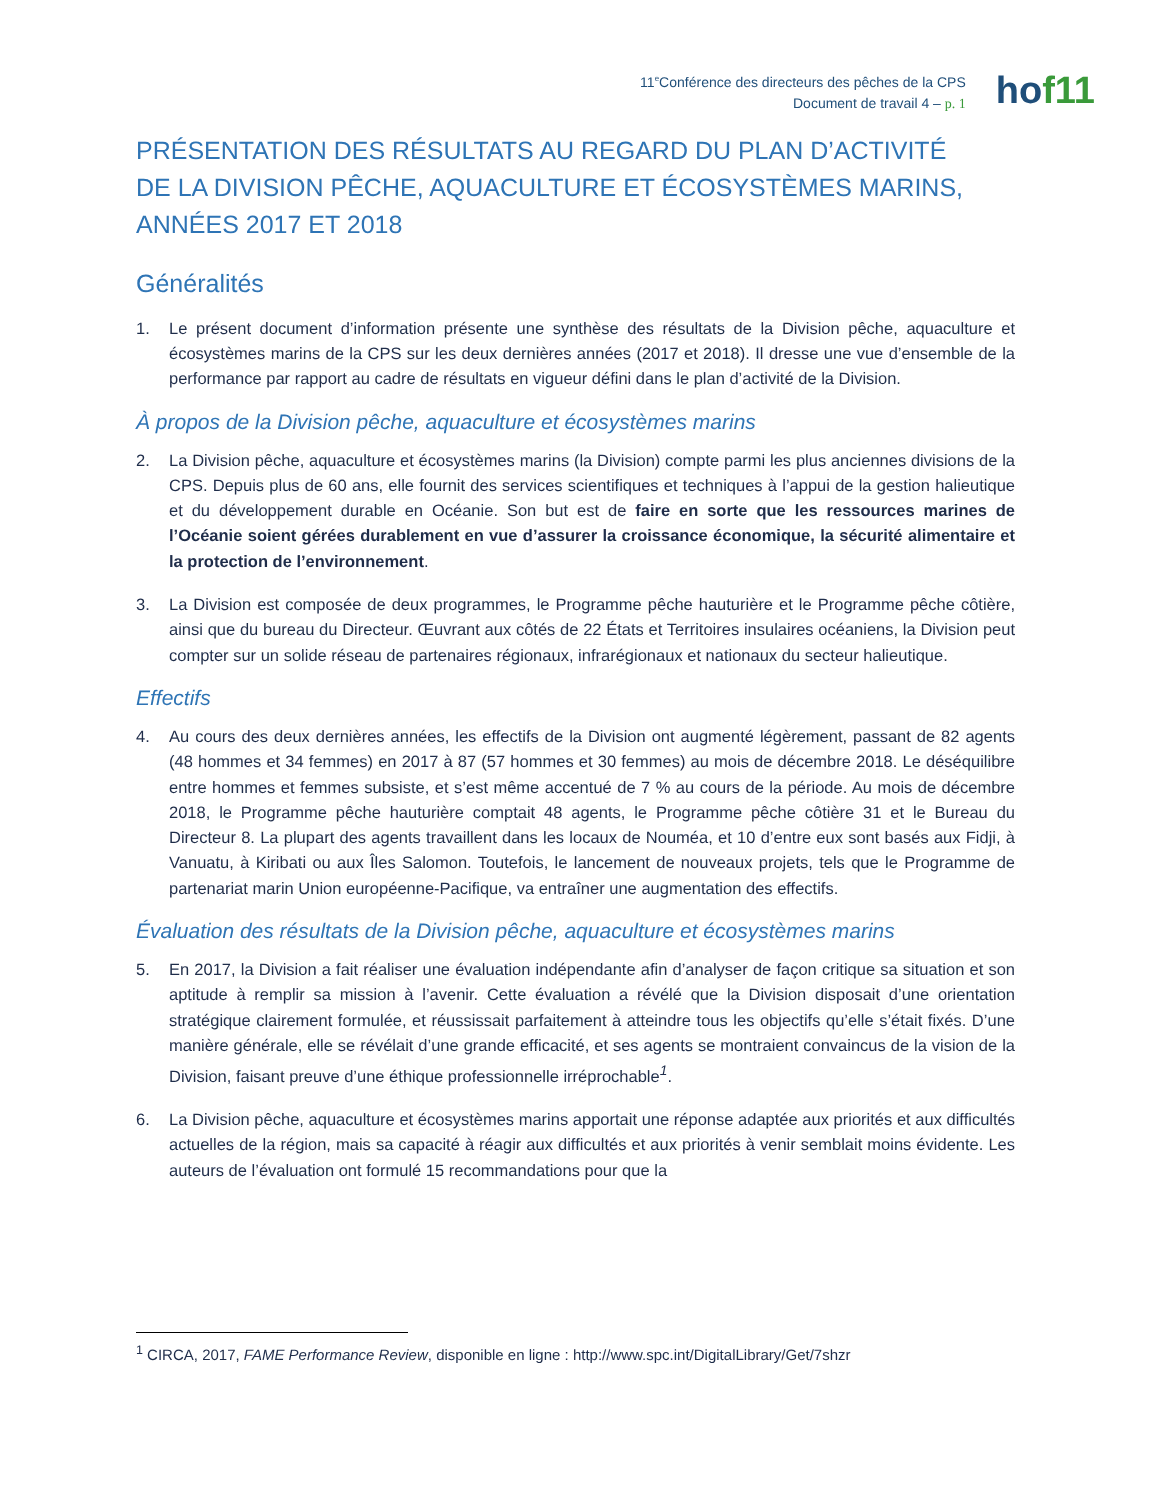11<sup>e</sup>Conférence des directeurs des pêches de la CPS
Document de travail 4 – p. 1
hof11
PRÉSENTATION DES RÉSULTATS AU REGARD DU PLAN D’ACTIVITÉ
DE LA DIVISION PÊCHE, AQUACULTURE ET ÉCOSYSTÈMES MARINS,
ANNÉES 2017 ET 2018
Généralités
1. Le présent document d’information présente une synthèse des résultats de la Division pêche, aquaculture et écosystèmes marins de la CPS sur les deux dernières années (2017 et 2018). Il dresse une vue d’ensemble de la performance par rapport au cadre de résultats en vigueur défini dans le plan d’activité de la Division.
À propos de la Division pêche, aquaculture et écosystèmes marins
2. La Division pêche, aquaculture et écosystèmes marins (la Division) compte parmi les plus anciennes divisions de la CPS. Depuis plus de 60 ans, elle fournit des services scientifiques et techniques à l’appui de la gestion halieutique et du développement durable en Océanie. Son but est de faire en sorte que les ressources marines de l’Océanie soient gérées durablement en vue d’assurer la croissance économique, la sécurité alimentaire et la protection de l’environnement.
3. La Division est composée de deux programmes, le Programme pêche hauturière et le Programme pêche côtière, ainsi que du bureau du Directeur. Œuvrant aux côtés de 22 États et Territoires insulaires océaniens, la Division peut compter sur un solide réseau de partenaires régionaux, infrarégionaux et nationaux du secteur halieutique.
Effectifs
4. Au cours des deux dernières années, les effectifs de la Division ont augmenté légèrement, passant de 82 agents (48 hommes et 34 femmes) en 2017 à 87 (57 hommes et 30 femmes) au mois de décembre 2018. Le déséquilibre entre hommes et femmes subsiste, et s’est même accentué de 7 % au cours de la période. Au mois de décembre 2018, le Programme pêche hauturière comptait 48 agents, le Programme pêche côtière 31 et le Bureau du Directeur 8. La plupart des agents travaillent dans les locaux de Nouméa, et 10 d’entre eux sont basés aux Fidji, à Vanuatu, à Kiribati ou aux Îles Salomon. Toutefois, le lancement de nouveaux projets, tels que le Programme de partenariat marin Union européenne-Pacifique, va entraîner une augmentation des effectifs.
Évaluation des résultats de la Division pêche, aquaculture et écosystèmes marins
5. En 2017, la Division a fait réaliser une évaluation indépendante afin d’analyser de façon critique sa situation et son aptitude à remplir sa mission à l’avenir. Cette évaluation a révélé que la Division disposait d’une orientation stratégique clairement formulée, et réussissait parfaitement à atteindre tous les objectifs qu’elle s’était fixés. D’une manière générale, elle se révélait d’une grande efficacité, et ses agents se montraient convaincus de la vision de la Division, faisant preuve d’une éthique professionnelle irréprochable<sup>1</sup>.
6. La Division pêche, aquaculture et écosystèmes marins apportait une réponse adaptée aux priorités et aux difficultés actuelles de la région, mais sa capacité à réagir aux difficultés et aux priorités à venir semblait moins évidente. Les auteurs de l’évaluation ont formulé 15 recommandations pour que la
<sup>1</sup> CIRCA, 2017, FAME Performance Review, disponible en ligne : http://www.spc.int/DigitalLibrary/Get/7shzr